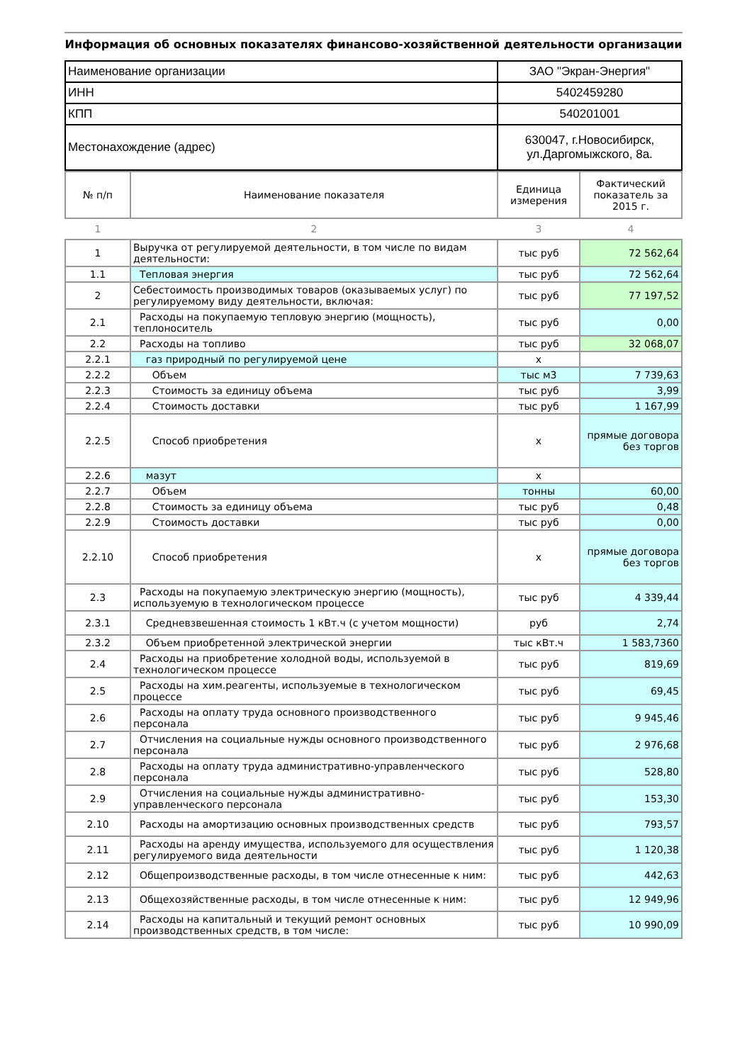Информация об основных показателях финансово-хозяйственной деятельности организации
| Наименование организации | ЗАО "Экран-Энергия" |
| ИНН | 5402459280 |
| КПП | 540201001 |
| Местонахождение (адрес) | 630047, г.Новосибирск, ул.Даргомыжского, 8а. |
| № п/п | Наименование показателя | Единица измерения | Фактический показатель за 2015 г. |
| --- | --- | --- | --- |
| 1 | 2 | 3 | 4 |
| 1 | Выручка от регулируемой деятельности, в том числе по видам деятельности: | тыс руб | 72 562,64 |
| 1.1 | Тепловая энергия | тыс руб | 72 562,64 |
| 2 | Себестоимость производимых товаров (оказываемых услуг) по регулируемому виду деятельности, включая: | тыс руб | 77 197,52 |
| 2.1 | Расходы на покупаемую тепловую энергию (мощность), теплоноситель | тыс руб | 0,00 |
| 2.2 | Расходы на топливо | тыс руб | 32 068,07 |
| 2.2.1 | газ природный по регулируемой цене | х | |
| 2.2.2 | Объем | тыс м3 | 7 739,63 |
| 2.2.3 | Стоимость за единицу объема | тыс руб | 3,99 |
| 2.2.4 | Стоимость доставки | тыс руб | 1 167,99 |
| 2.2.5 | Способ приобретения | х | прямые договора без торгов |
| 2.2.6 | мазут | х | |
| 2.2.7 | Объем | тонны | 60,00 |
| 2.2.8 | Стоимость за единицу объема | тыс руб | 0,48 |
| 2.2.9 | Стоимость доставки | тыс руб | 0,00 |
| 2.2.10 | Способ приобретения | х | прямые договора без торгов |
| 2.3 | Расходы на покупаемую электрическую энергию (мощность), используемую в технологическом процессе | тыс руб | 4 339,44 |
| 2.3.1 | Средневзвешенная стоимость 1 кВт.ч (с учетом мощности) | руб | 2,74 |
| 2.3.2 | Объем приобретенной электрической энергии | тыс кВт.ч | 1 583,7360 |
| 2.4 | Расходы на приобретение холодной воды, используемой в технологическом процессе | тыс руб | 819,69 |
| 2.5 | Расходы на хим.реагенты, используемые в технологическом процессе | тыс руб | 69,45 |
| 2.6 | Расходы на оплату труда основного производственного персонала | тыс руб | 9 945,46 |
| 2.7 | Отчисления на социальные нужды основного производственного персонала | тыс руб | 2 976,68 |
| 2.8 | Расходы на оплату труда административно-управленческого персонала | тыс руб | 528,80 |
| 2.9 | Отчисления на социальные нужды административно-управленческого персонала | тыс руб | 153,30 |
| 2.10 | Расходы на амортизацию основных производственных средств | тыс руб | 793,57 |
| 2.11 | Расходы на аренду имущества, используемого для осуществления регулируемого вида деятельности | тыс руб | 1 120,38 |
| 2.12 | Общепроизводственные расходы, в том числе отнесенные к ним: | тыс руб | 442,63 |
| 2.13 | Общехозяйственные расходы, в том числе отнесенные к ним: | тыс руб | 12 949,96 |
| 2.14 | Расходы на капитальный и текущий ремонт основных производственных средств, в том числе: | тыс руб | 10 990,09 |